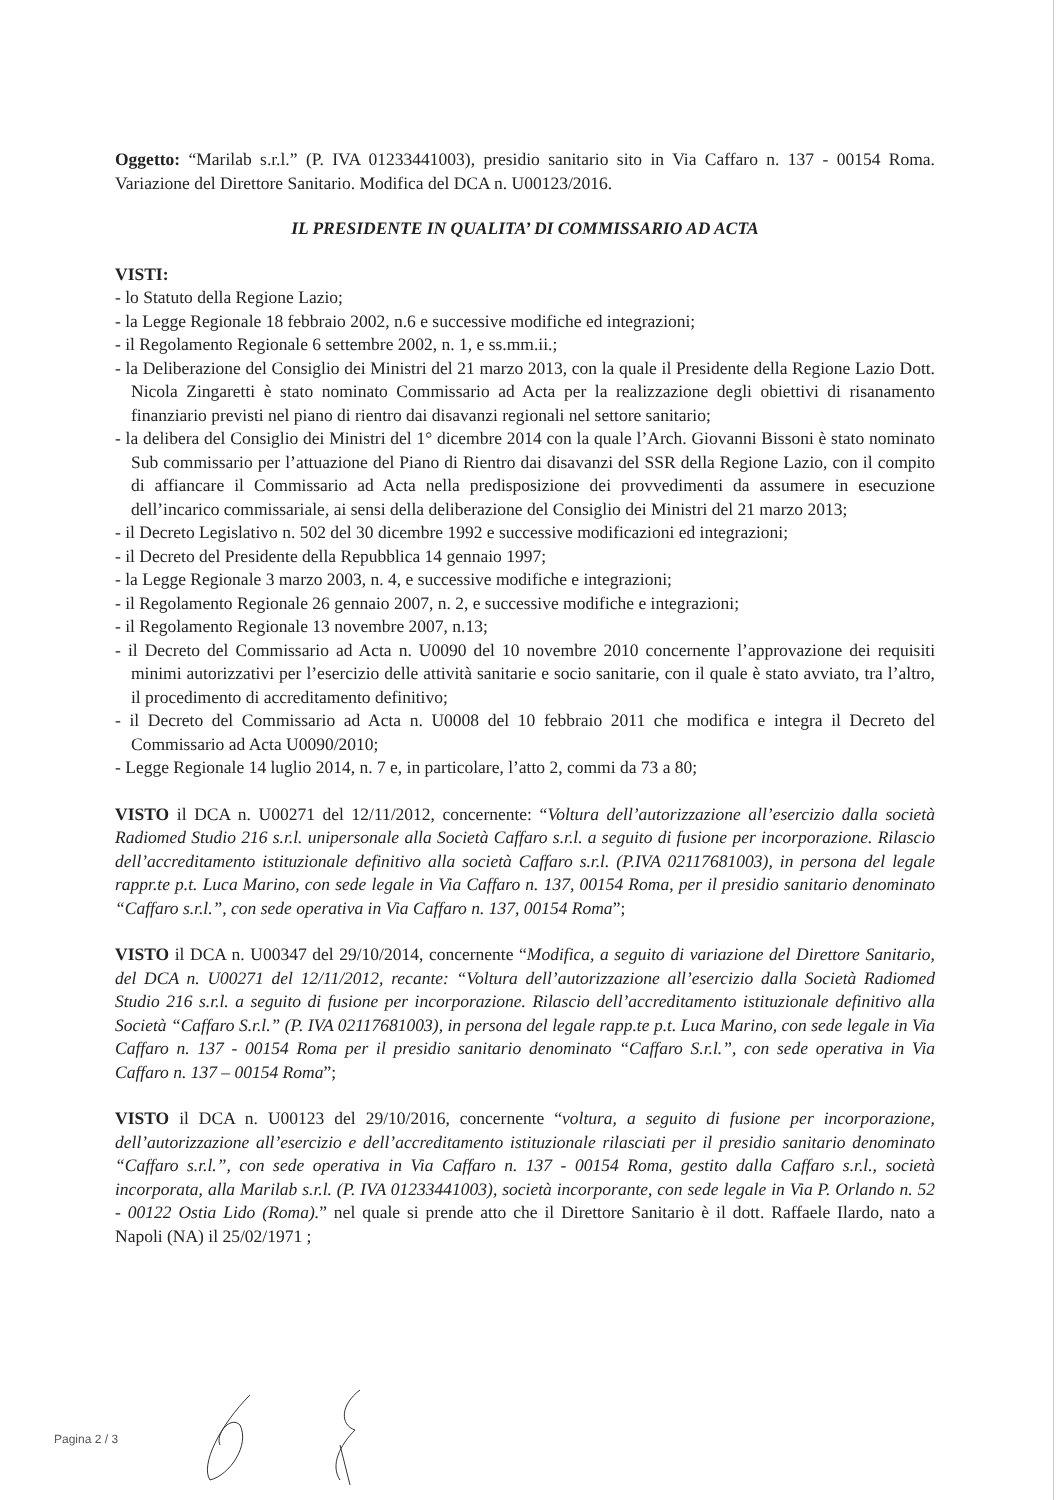Oggetto: “Marilab s.r.l.” (P. IVA 01233441003), presidio sanitario sito in Via Caffaro n. 137 - 00154 Roma. Variazione del Direttore Sanitario. Modifica del DCA n. U00123/2016.
IL PRESIDENTE IN QUALITA’ DI COMMISSARIO AD ACTA
VISTI:
- lo Statuto della Regione Lazio;
- la Legge Regionale 18 febbraio 2002, n.6 e successive modifiche ed integrazioni;
- il Regolamento Regionale 6 settembre 2002, n. 1, e ss.mm.ii.;
- la Deliberazione del Consiglio dei Ministri del 21 marzo 2013, con la quale il Presidente della Regione Lazio Dott. Nicola Zingaretti è stato nominato Commissario ad Acta per la realizzazione degli obiettivi di risanamento finanziario previsti nel piano di rientro dai disavanzi regionali nel settore sanitario;
- la delibera del Consiglio dei Ministri del 1° dicembre 2014 con la quale l’Arch. Giovanni Bissoni è stato nominato Sub commissario per l’attuazione del Piano di Rientro dai disavanzi del SSR della Regione Lazio, con il compito di affiancare il Commissario ad Acta nella predisposizione dei provvedimenti da assumere in esecuzione dell’incarico commissariale, ai sensi della deliberazione del Consiglio dei Ministri del 21 marzo 2013;
- il Decreto Legislativo n. 502 del 30 dicembre 1992 e successive modificazioni ed integrazioni;
- il Decreto del Presidente della Repubblica 14 gennaio 1997;
- la Legge Regionale 3 marzo 2003, n. 4, e successive modifiche e integrazioni;
- il Regolamento Regionale 26 gennaio 2007, n. 2, e successive modifiche e integrazioni;
- il Regolamento Regionale 13 novembre 2007, n.13;
- il Decreto del Commissario ad Acta n. U0090 del 10 novembre 2010 concernente l’approvazione dei requisiti minimi autorizzativi per l’esercizio delle attività sanitarie e socio sanitarie, con il quale è stato avviato, tra l’altro, il procedimento di accreditamento definitivo;
- il Decreto del Commissario ad Acta n. U0008 del 10 febbraio 2011 che modifica e integra il Decreto del Commissario ad Acta U0090/2010;
- Legge Regionale 14 luglio 2014, n. 7 e, in particolare, l’atto 2, commi da 73 a 80;
VISTO il DCA n. U00271 del 12/11/2012, concernente: “Voltura dell’autorizzazione all’esercizio dalla società Radiomed Studio 216 s.r.l. unipersonale alla Società Caffaro s.r.l. a seguito di fusione per incorporazione. Rilascio dell’accreditamento istituzionale definitivo alla società Caffaro s.r.l. (P.IVA 02117681003), in persona del legale rappr.te p.t. Luca Marino, con sede legale in Via Caffaro n. 137, 00154 Roma, per il presidio sanitario denominato “Caffaro s.r.l.”, con sede operativa in Via Caffaro n. 137, 00154 Roma”;
VISTO il DCA n. U00347 del 29/10/2014, concernente “Modifica, a seguito di variazione del Direttore Sanitario, del DCA n. U00271 del 12/11/2012, recante: “Voltura dell’autorizzazione all’esercizio dalla Società Radiomed Studio 216 s.r.l. a seguito di fusione per incorporazione. Rilascio dell’accreditamento istituzionale definitivo alla Società “Caffaro S.r.l.” (P. IVA 02117681003), in persona del legale rapp.te p.t. Luca Marino, con sede legale in Via Caffaro n. 137 - 00154 Roma per il presidio sanitario denominato “Caffaro S.r.l.”, con sede operativa in Via Caffaro n. 137 – 00154 Roma”;
VISTO il DCA n. U00123 del 29/10/2016, concernente “voltura, a seguito di fusione per incorporazione, dell’autorizzazione all’esercizio e dell’accreditamento istituzionale rilasciati per il presidio sanitario denominato “Caffaro s.r.l.”, con sede operativa in Via Caffaro n. 137 - 00154 Roma, gestito dalla Caffaro s.r.l., società incorporata, alla Marilab s.r.l. (P. IVA 01233441003), società incorporante, con sede legale in Via P. Orlando n. 52 - 00122 Ostia Lido (Roma).” nel quale si prende atto che il Direttore Sanitario è il dott. Raffaele Ilardo, nato a Napoli (NA) il 25/02/1971 ;
Pagina 2 / 3